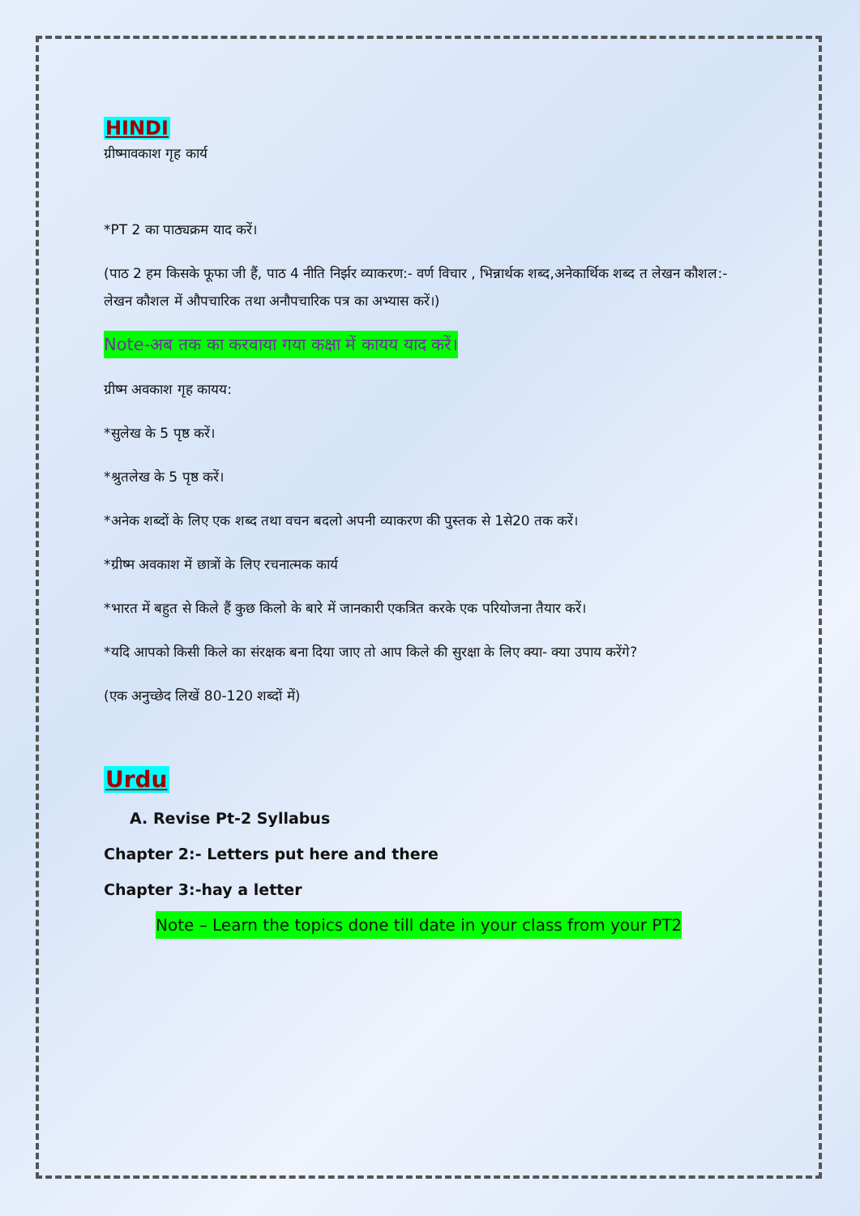HINDI
ग्रीष्मावकाश गृह कार्य
*PT 2 का पाठ्यक्रम याद करें।
(पाठ 2 हम किसके फूफा जी हैं, पाठ 4 नीति निर्झर व्याकरण:- वर्ण विचार , भिन्नार्थक शब्द,अनेकार्थिक शब्द त लेखन कौशल:- लेखन कौशल में औपचारिक तथा अनौपचारिक पत्र का अभ्यास करें।)
Note-अब तक का करवाया गया कक्षा में कायय याद करें।
ग्रीष्म अवकाश गृह कायय:
*सुलेख के 5 पृष्ठ करें।
*श्रुतलेख के 5 पृष्ठ करें।
*अनेक शब्दों के लिए एक शब्द तथा वचन बदलो अपनी व्याकरण की पुस्तक से 1से20 तक करें।
*ग्रीष्म अवकाश में छात्रों के लिए रचनात्मक कार्य
*भारत में बहुत से किले हैं कुछ किलो के बारे में जानकारी एकत्रित करके एक परियोजना तैयार करें।
*यदि आपको किसी किले का संरक्षक बना दिया जाए तो आप किले की सुरक्षा के लिए क्या- क्या उपाय करेंगे?
(एक अनुच्छेद लिखें 80-120 शब्दों में)
Urdu
A. Revise Pt-2 Syllabus
Chapter 2:- Letters put here and there
Chapter 3:-hay a letter
Note – Learn the topics done till date in your class from your PT2